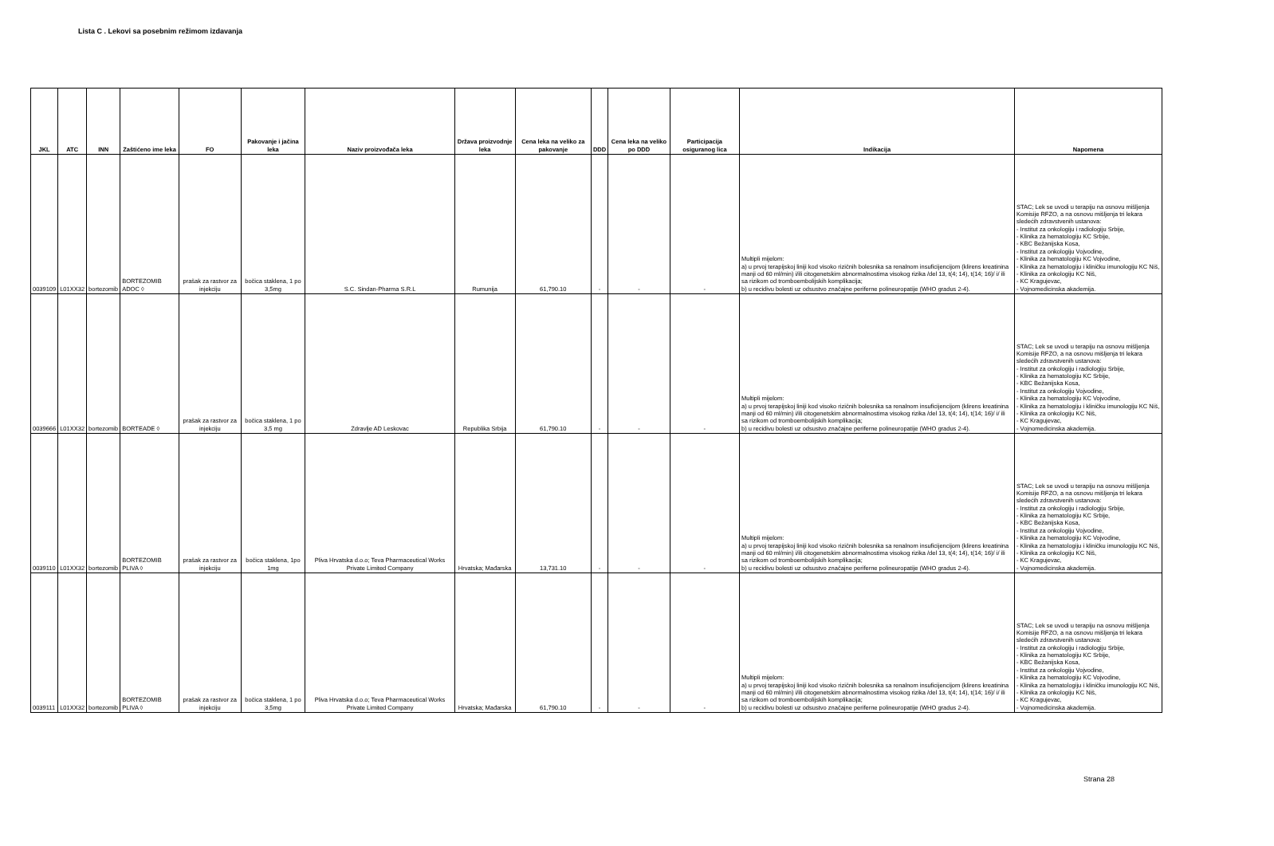Lista C . Lekovi sa posebnim režimom izdavanja
| JKL | ATC | INN | Zaštićeno ime leka | FO | Pakovanje i jačina leka | Naziv proizvođača leka | Država proizvodnje leka | Cena leka na veliko za pakovanje | DDD | Cena leka na veliko po DDD | Participacija osiguranog lica | Indikacija | Napomena |
| --- | --- | --- | --- | --- | --- | --- | --- | --- | --- | --- | --- | --- | --- |
| 0039109 | L01XX32 | bortezomib | BORTEZOMIB ADOC ◊ | prašak za rastvor za injekciju | bočica staklena, 1 po 3,5mg | S.C. Sindan-Pharma S.R.L | Rumunija | 61,790.10 | - | - | - | Multipli mijelom: a) u prvoj terapijskoj liniji kod visoko rizičnih bolesnika sa renalnom insuficijencijom (klirens kreatinina manji od 60 ml/min) i/ili citogenetskim abnormalnostima visokog rizika /del 13, t(4; 14), t(14; 16)/ i/ ili sa rizikom od tromboembolijskih komplikacija; b) u recidivu bolesti uz odsustvo značajne periferne polineuropatije (WHO gradus 2-4). | STAC; Lek se uvodi u terapiju na osnovu mišljenja Komisije RFZO, a na osnovu mišljenja tri lekara sledećih zdravstvenih ustanova: - Institut za onkologiju i radiologiju Srbije, - Klinika za hematologiju KC Srbije, - KBC Bežanijska Kosa, - Institut za onkologiju Vojvodine, - Klinika za hematologiju KC Vojvodine, - Klinika za hematologiju i kliničku imunologiju KC Niš, - Klinika za onkologiju KC Niš, - KC Kragujevac, - Vojnomedicinska akademija. |
| 0039666 | L01XX32 | bortezomib | BORTEADE ◊ | prašak za rastvor za injekciju | bočica staklena, 1 po 3,5 mg | Zdravlje AD Leskovac | Republika Srbija | 61,790.10 | - | - | - | Multipli mijelom: a) u prvoj terapijskoj liniji kod visoko rizičnih bolesnika sa renalnom insuficijencijom (klirens kreatinina manji od 60 ml/min) i/ili citogenetskim abnormalnostima visokog rizika /del 13, t(4; 14), t(14; 16)/ i/ ili sa rizikom od tromboembolijskih komplikacija; b) u recidivu bolesti uz odsustvo značajne periferne polineuropatije (WHO gradus 2-4). | STAC; Lek se uvodi u terapiju na osnovu mišljenja Komisije RFZO, a na osnovu mišljenja tri lekara sledećih zdravstvenih ustanova: - Institut za onkologiju i radiologiju Srbije, - Klinika za hematologiju KC Srbije, - KBC Bežanijska Kosa, - Institut za onkologiju Vojvodine, - Klinika za hematologiju KC Vojvodine, - Klinika za hematologiju i kliničku imunologiju KC Niš, - Klinika za onkologiju KC Niš, - KC Kragujevac, - Vojnomedicinska akademija. |
| 0039110 | L01XX32 | bortezomib | BORTEZOMIB PLIVA ◊ | prašak za rastvor za injekciju | bočica staklena, 1po 1mg | Pliva Hrvatska d.o.o; Teva Pharmaceutical Works Private Limited Company | Hrvatska; Mađarska | 13,731.10 | - | - | - | Multipli mijelom: a) u prvoj terapijskoj liniji kod visoko rizičnih bolesnika sa renalnom insuficijencijom (klirens kreatinina manji od 60 ml/min) i/ili citogenetskim abnormalnostima visokog rizika /del 13, t(4; 14), t(14; 16)/ i/ ili sa rizikom od tromboembolijskih komplikacija; b) u recidivu bolesti uz odsustvo značajne periferne polineuropatije (WHO gradus 2-4). | STAC; Lek se uvodi u terapiju na osnovu mišljenja Komisije RFZO, a na osnovu mišljenja tri lekara sledećih zdravstvenih ustanova: - Institut za onkologiju i radiologiju Srbije, - Klinika za hematologiju KC Srbije, - KBC Bežanijska Kosa, - Institut za onkologiju Vojvodine, - Klinika za hematologiju KC Vojvodine, - Klinika za hematologiju i kliničku imunologiju KC Niš, - Klinika za onkologiju KC Niš, - KC Kragujevac, - Vojnomedicinska akademija. |
| 0039111 | L01XX32 | bortezomib | BORTEZOMIB PLIVA ◊ | prašak za rastvor za injekciju | bočica staklena, 1 po 3,5mg | Pliva Hrvatska d.o.o; Teva Pharmaceutical Works Private Limited Company | Hrvatska; Mađarska | 61,790.10 | - | - | - | Multipli mijelom: a) u prvoj terapijskoj liniji kod visoko rizičnih bolesnika sa renalnom insuficijencijom (klirens kreatinina manji od 60 ml/min) i/ili citogenetskim abnormalnostima visokog rizika /del 13, t(4; 14), t(14; 16)/ i/ ili sa rizikom od tromboembolijskih komplikacija; b) u recidivu bolesti uz odsustvo značajne periferne polineuropatije (WHO gradus 2-4). | STAC; Lek se uvodi u terapiju na osnovu mišljenja Komisije RFZO, a na osnovu mišljenja tri lekara sledećih zdravstvenih ustanova: - Institut za onkologiju i radiologiju Srbije, - Klinika za hematologiju KC Srbije, - KBC Bežanijska Kosa, - Institut za onkologiju Vojvodine, - Klinika za hematologiju KC Vojvodine, - Klinika za hematologiju i kliničku imunologiju KC Niš, - Klinika za onkologiju KC Niš, - KC Kragujevac, - Vojnomedicinska akademija. |
Strana 28